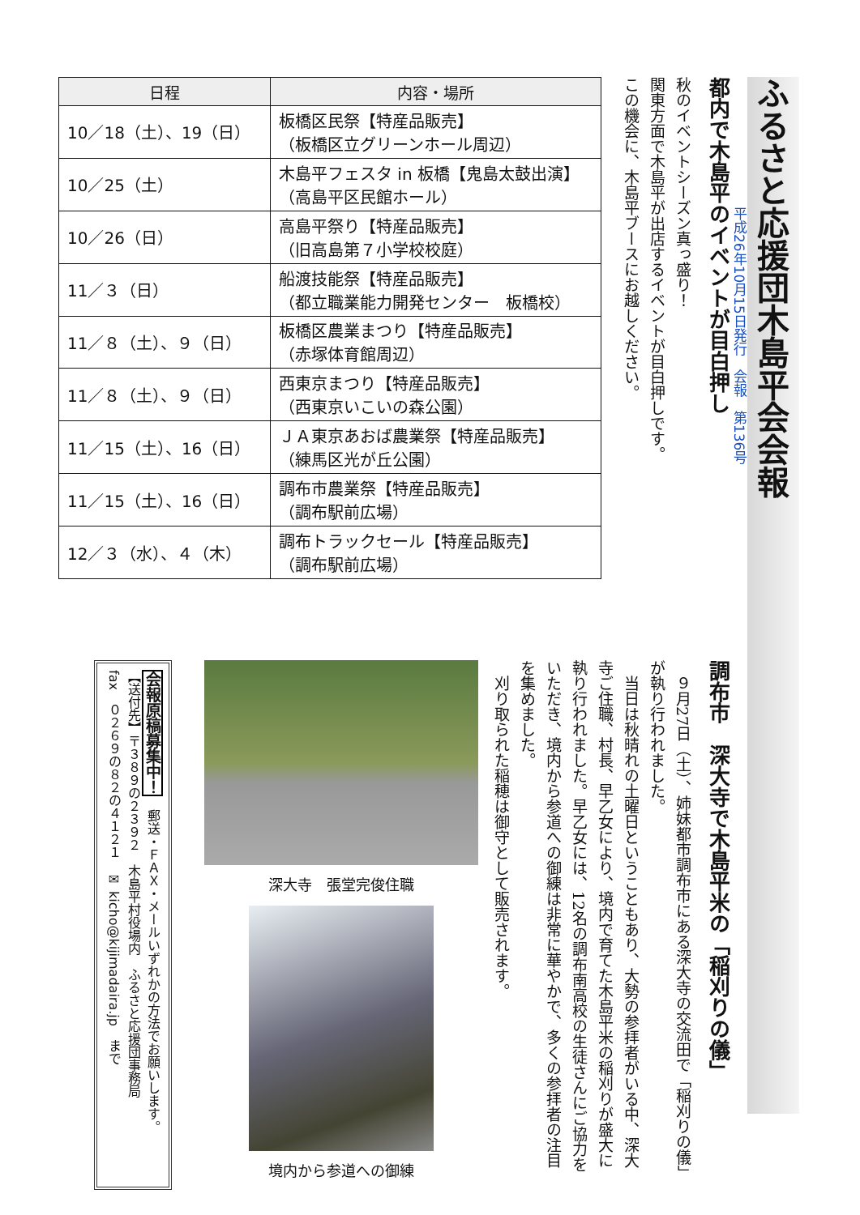ふるさと応援団木島平会会報
平成26年10月15日発行　会報　第136号
都内で木島平のイベントが目白押し
秋のイベントシーズン真っ盛り！
関東方面で木島平が出店するイベントが目白押しです。
この機会に、木島平ブースにお越しください。
| 日程 | 内容・場所 |
| --- | --- |
| 10／18（土）、19（日） | 板橋区民祭【特産品販売】 （板橋区立グリーンホール周辺） |
| 10／25（土） | 木島平フェスタ in 板橋【鬼島太鼓出演】 （高島平区民館ホール） |
| 10／26（日） | 高島平祭り【特産品販売】 （旧高島第７小学校校庭） |
| 11／３（日） | 船渡技能祭【特産品販売】 （都立職業能力開発センター 板橋校） |
| 11／８（土）、９（日） | 板橋区農業まつり【特産品販売】 （赤塚体育館周辺） |
| 11／８（土）、９（日） | 西東京まつり【特産品販売】 （西東京いこいの森公園） |
| 11／15（土）、16（日） | ＪＡ東京あおば農業祭【特産品販売】 （練馬区光が丘公園） |
| 11／15（土）、16（日） | 調布市農業祭【特産品販売】 （調布駅前広場） |
| 12／３（水）、４（木） | 調布トラックセール【特産品販売】 （調布駅前広場） |
調布市　深大寺で木島平米の「稲刈りの儀」
　９月27日（土）、姉妹都市調布市にある深大寺の交流田で「稲刈りの儀」が執り行われました。
　当日は秋晴れの土曜日ということもあり、大勢の参拝者がいる中、深大寺ご住職、村長、早乙女により、境内で育てた木島平米の稲刈りが盛大に執り行われました。早乙女には、12名の調布南高校の生徒さんにご協力をいただき、境内から参道への御練は非常に華やかで、多くの参拝者の注目を集めました。
　刈り取られた稲穂は御守として販売されます。
深大寺　張堂完俊住職
境内から参道への御練
会報原稿募集中！　郵送・ＦＡＸ・メールいずれかの方法でお願いします。
【送付先】〒３８９の２３９２　木島平村役場内　ふるさと応援団事務局
fax　０２６９の８２の４１２１　✉ kicho@kijimadaira.jp　まで